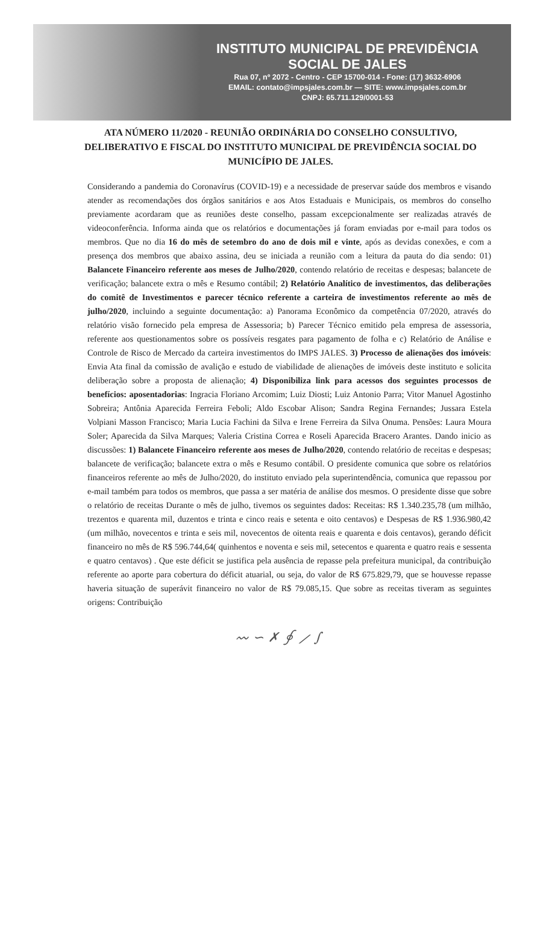INSTITUTO MUNICIPAL DE PREVIDÊNCIA
SOCIAL DE JALES
Rua 07, nº 2072 - Centro - CEP 15700-014 - Fone: (17) 3632-6906
EMAIL: contato@impsjales.com.br — SITE: www.impsjales.com.br
CNPJ: 65.711.129/0001-53
ATA NÚMERO 11/2020 - REUNIÃO ORDINÁRIA DO CONSELHO CONSULTIVO, DELIBERATIVO E FISCAL DO INSTITUTO MUNICIPAL DE PREVIDÊNCIA SOCIAL DO MUNICÍPIO DE JALES.
Considerando a pandemia do Coronavírus (COVID-19) e a necessidade de preservar saúde dos membros e visando atender as recomendações dos órgãos sanitários e aos Atos Estaduais e Municipais, os membros do conselho previamente acordaram que as reuniões deste conselho, passam excepcionalmente ser realizadas através de videoconferência. Informa ainda que os relatórios e documentações já foram enviadas por e-mail para todos os membros. Que no dia 16 do mês de setembro do ano de dois mil e vinte, após as devidas conexões, e com a presença dos membros que abaixo assina, deu se iniciada a reunião com a leitura da pauta do dia sendo: 01) Balancete Financeiro referente aos meses de Julho/2020, contendo relatório de receitas e despesas; balancete de verificação; balancete extra o mês e Resumo contábil; 2) Relatório Analítico de investimentos, das deliberações do comitê de Investimentos e parecer técnico referente a carteira de investimentos referente ao mês de julho/2020, incluindo a seguinte documentação: a) Panorama Econômico da competência 07/2020, através do relatório visão fornecido pela empresa de Assessoria; b) Parecer Técnico emitido pela empresa de assessoria, referente aos questionamentos sobre os possíveis resgates para pagamento de folha e c) Relatório de Análise e Controle de Risco de Mercado da carteira investimentos do IMPS JALES. 3) Processo de alienações dos imóveis: Envia Ata final da comissão de avalição e estudo de viabilidade de alienações de imóveis deste instituto e solicita deliberação sobre a proposta de alienação; 4) Disponibiliza link para acessos dos seguintes processos de benefícios: aposentadorias: Ingracia Floriano Arcomim; Luiz Diosti; Luiz Antonio Parra; Vitor Manuel Agostinho Sobreira; Antônia Aparecida Ferreira Feboli; Aldo Escobar Alison; Sandra Regina Fernandes; Jussara Estela Volpiani Masson Francisco; Maria Lucia Fachini da Silva e Irene Ferreira da Silva Onuma. Pensões: Laura Moura Soler; Aparecida da Silva Marques; Valeria Cristina Correa e Roseli Aparecida Bracero Arantes. Dando inicio as discussões: 1) Balancete Financeiro referente aos meses de Julho/2020, contendo relatório de receitas e despesas; balancete de verificação; balancete extra o mês e Resumo contábil. O presidente comunica que sobre os relatórios financeiros referente ao mês de Julho/2020, do instituto enviado pela superintendência, comunica que repassou por e-mail também para todos os membros, que passa a ser matéria de análise dos mesmos. O presidente disse que sobre o relatório de receitas Durante o mês de julho, tivemos os seguintes dados: Receitas: R$ 1.340.235,78 (um milhão, trezentos e quarenta mil, duzentos e trinta e cinco reais e setenta e oito centavos) e Despesas de R$ 1.936.980,42 (um milhão, novecentos e trinta e seis mil, novecentos de oitenta reais e quarenta e dois centavos), gerando déficit financeiro no mês de R$ 596.744,64( quinhentos e noventa e seis mil, setecentos e quarenta e quatro reais e sessenta e quatro centavos) . Que este déficit se justifica pela ausência de repasse pela prefeitura municipal, da contribuição referente ao aporte para cobertura do déficit atuarial, ou seja, do valor de R$ 675.829,79, que se houvesse repasse haveria situação de superávit financeiro no valor de R$ 79.085,15. Que sobre as receitas tiveram as seguintes origens: Contribuição
〰 ∽ ✗ ∮ ⟋ ∫